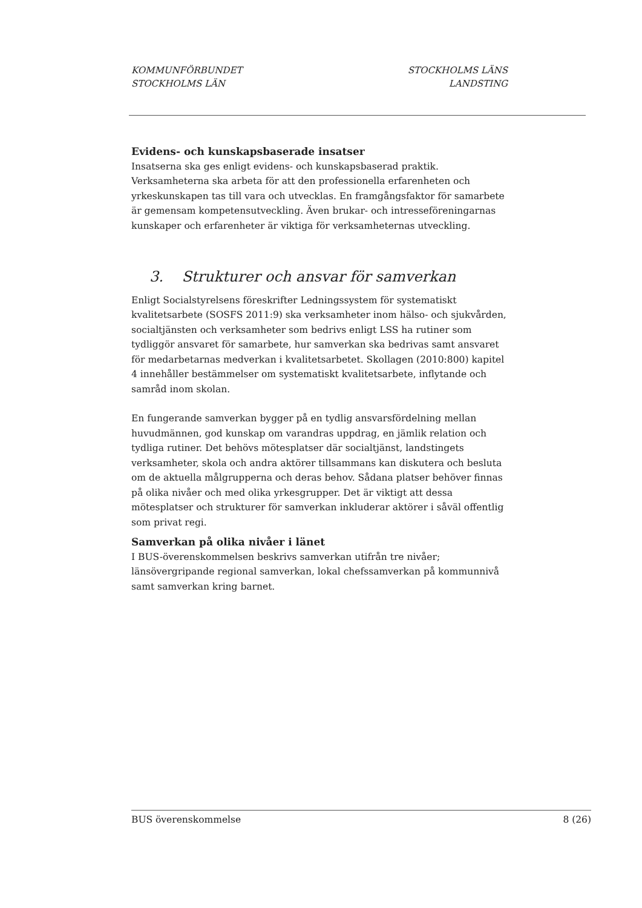KOMMUNFÖRBUNDET
STOCKHOLMS LÄN
STOCKHOLMS LÄNS
LANDSTING
Evidens- och kunskapsbaserade insatser
Insatserna ska ges enligt evidens- och kunskapsbaserad praktik. Verksamheterna ska arbeta för att den professionella erfarenheten och yrkeskunskapen tas till vara och utvecklas. En framgångsfaktor för samarbete är gemensam kompetensutveckling. Även brukar- och intresseföreningarnas kunskaper och erfarenheter är viktiga för verksamheternas utveckling.
3. Strukturer och ansvar för samverkan
Enligt Socialstyrelsens föreskrifter Ledningssystem för systematiskt kvalitetsarbete (SOSFS 2011:9) ska verksamheter inom hälso- och sjukvården, socialtjänsten och verksamheter som bedrivs enligt LSS ha rutiner som tydliggör ansvaret för samarbete, hur samverkan ska bedrivas samt ansvaret för medarbetarnas medverkan i kvalitetsarbetet. Skollagen (2010:800) kapitel 4 innehåller bestämmelser om systematiskt kvalitetsarbete, inflytande och samråd inom skolan.
En fungerande samverkan bygger på en tydlig ansvarsfördelning mellan huvudmännen, god kunskap om varandras uppdrag, en jämlik relation och tydliga rutiner. Det behövs mötesplatser där socialtjänst, landstingets verksamheter, skola och andra aktörer tillsammans kan diskutera och besluta om de aktuella målgrupperna och deras behov. Sådana platser behöver finnas på olika nivåer och med olika yrkesgrupper. Det är viktigt att dessa mötesplatser och strukturer för samverkan inkluderar aktörer i såväl offentlig som privat regi.
Samverkan på olika nivåer i länet
I BUS-överenskommelsen beskrivs samverkan utifrån tre nivåer; länsövergripande regional samverkan, lokal chefssamverkan på kommunnivå samt samverkan kring barnet.
BUS överenskommelse 8 (26)